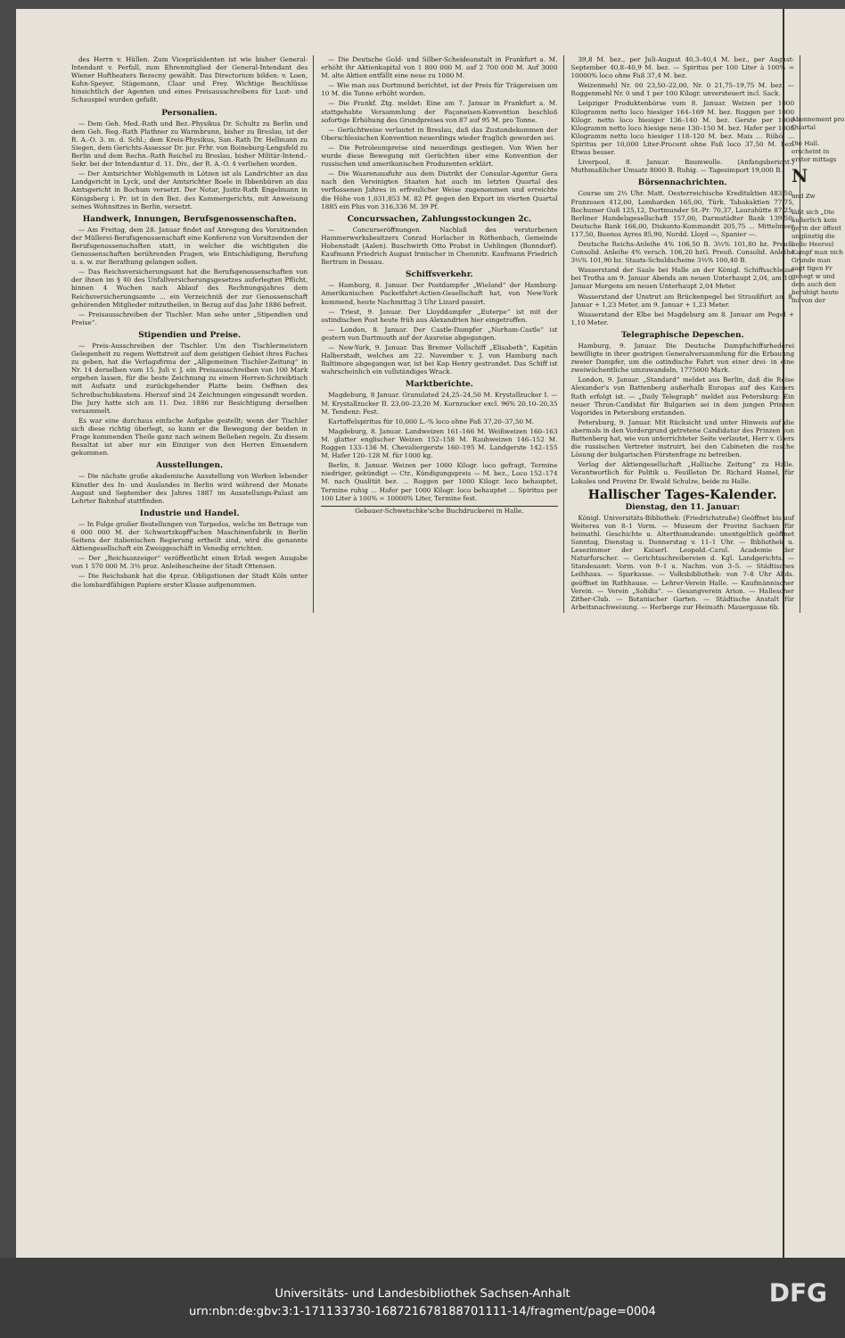des Herrn v. Hüllen. Zum Vicepräsidenten ist wie bisher General-Intendant v. Perfall, zum Ehrenmitglied der General-Intendant des Wiener Hoftheaters Bezecny gewählt. Das Directorium bilden: v. Loen, Kohn-Speyer, Stägemann, Claar und Frey. Wichtige Beschlüsse hinsichtlich der Agenten und eines Preisausschreibens für Lust- und Schauspiel wurden gefaßt.
Personalien.
— Dem Geh. Med.-Rath und Bez.-Physikus Dr. Schultz zu Berlin und dem Geh. Reg.-Rath Plathner zu Warmbrunn, bisher zu Breslau, ist der R. A.-O. 3. m. d. Schl.; dem Kreis-Physikus, San.-Rath Dr. Hellmann zu Siegen, dem Gerichts-Assessor Dr. jur. Frhr. von Boineburg-Lengsfeld zu Berlin und dem Rechn.-Rath Reichel zu Breslau, bisher Militär-Intend.-Sekr. bei der Intendantur d. 11. Div., der R. A.-O. 4 verliehen worden.
— Der Amtsrichter Wohlgemuth in Lötzen ist als Landrichter an das Landgericht in Lyck, und der Amtsrichter Boele in Ibbenbüren an das Amtsgericht in Bochum versetzt. Der Notar, Justiz-Rath Engelmann in Königsberg i. Pr. ist in den Bez. des Kammergerichts, mit Anweisung seines Wohnsitzes in Berlin, versetzt.
Handwerk, Innungen, Berufsgenossenschaften.
— Am Freitag, dem 28. Januar findet auf Anregung des Vorsitzenden der Müllerei-Berufsgenossenschaft eine Konferenz von Vorsitzenden der Berufsgenossenschaften statt, in welcher die wichtigsten die Genossenschaften berührenden Fragen, wie Entschädigung, Berufung u. s. w. zur Berathung gelangen sollen.
— Das Reichsversicherungsamt hat die Berufsgenossenschaften von der ihnen im § 40 des Unfallversicherungsgesetzes auferlegten Pflicht, binnen 4 Wochen nach Ablauf des Rechnungsjahres dem Reichsversicherungsamte ... ein Verzeichniß der zur Genossenschaft gehörenden Mitglieder mitzutheilen, in Bezug auf das Jahr 1886 befreit.
— Preisausschreiben der Tischler. Man sehe unter „Stipendien und Preise“.
Stipendien und Preise.
— Preis-Ausschreiben der Tischler. Um den Tischlermeistern Gelegenheit zu regem Wettstreit auf dem geistigen Gebiet ihres Faches zu geben, hat die Verlagsfirma der „Allgemeinen Tischler-Zeitung“ in Nr. 14 derselben vom 15. Juli v. J. ein Preisausschreiben von 100 Mark ergehen lassen, für die beste Zeichnung zu einem Herren-Schreibtisch mit Aufsatz und zurückgehender Platte beim Oeffnen des Schreibschubkastens. Hierauf sind 24 Zeichnungen eingesandt worden. Die Jury hatte sich am 11. Dez. 1886 zur Besichtigung derselben versammelt.
Es war eine durchaus einfache Aufgabe gestellt; wenn der Tischler sich diese richtig überlegt, so kann er die Bewegung der beiden in Frage kommenden Theile ganz nach seinem Belieben regeln. Zu diesem Resultat ist aber nur ein Einziger von den Herren Einsendern gekommen.
Ausstellungen.
— Die nächste große akademische Ausstellung von Werken lebender Künstler des In- und Auslandes in Berlin wird während der Monate August und September des Jahres 1887 im Ausstellungs-Palast am Lehrter Bahnhof stattfinden.
Industrie und Handel.
— In Folge großer Bestellungen von Torpedos, welche im Betrage von 6 000 000 M. der Schwartzkopff'schen Maschinenfabrik in Berlin Seitens der italienischen Regierung ertheilt sind, wird die genannte Aktiengesellschaft ein Zweiggeschäft in Venedig errichten.
— Der „Reichsanzeiger“ veröffentlicht einen Erlaß wegen Ausgabe von 1 570 000 M. 3½ proz. Anleihescheine der Stadt Ottensen.
— Die Reichsbank hat die 4proz. Obligationen der Stadt Köln unter die lombardfähigen Papiere erster Klasse aufgenommen.
— Die Deutsche Gold- und Silber-Scheideanstalt in Frankfurt a. M. erhöht ihr Aktienkapital von 1 800 000 M. auf 2 700 000 M. Auf 3000 M. alte Aktien entfällt eine neue zu 1000 M.
— Wie man aus Dortmund berichtet, ist der Preis für Trägereisen um 10 M. die Tonne erhöht worden.
— Die Frankf. Ztg. meldet: Eine am 7. Januar in Frankfurt a. M. stattgehabte Versammlung der Façoneisen-Konvention beschloß sofortige Erhöhung des Grundpreises von 87 auf 95 M. pro Tonne.
— Gerüchtweise verlautet in Breslau, daß das Zustandekommen der Oberschlesischen Konvention neuerdings wieder fraglich geworden sei.
— Die Petroleumpreise sind neuerdings gestiegen. Von Wien her wurde diese Bewegung mit Gerüchten über eine Konvention der russischen und amerikanischen Produzenten erklärt.
— Die Waarenausfuhr aus dem Distrikt der Consular-Agentur Gera nach den Vereinigten Staaten hat auch im letzten Quartal des verflossenen Jahres in erfreulicher Weise zugenommen und erreichte die Höhe von 1,031,853 M. 82 Pf. gegen den Export im vierten Quartal 1885 ein Plus von 316,336 M. 39 Pf.
Concurssachen, Zahlungsstockungen 2c.
— Concurseröffnungen. Nachlaß des verstorbenen Hammerwerksbesitzers Conrad Horlacher in Röthenbach, Gemeinde Hohenstadt (Aalen). Buschwirth Otto Probst in Uehlingen (Bonndorf). Kaufmann Friedrich August Irmischer in Chemnitz. Kaufmann Friedrich Bertram in Dessau.
Schiffsverkehr.
— Hamburg, 8. Januar. Der Postdampfer „Wieland“ der Hamburg-Amerikanischen Packetfahrt-Actien-Gesellschaft hat, von New-York kommend, heute Nachmittag 3 Uhr Lizard passirt.
— Triest, 9. Januar. Der Lloyddampfer „Euterpe“ ist mit der ostindischen Post heute früh aus Alexandrien hier eingetroffen.
— London, 8. Januar. Der Castle-Dampfer „Norham-Castle“ ist gestern von Dartmouth auf der Ausreise abgegangen.
— New-York, 9. Januar. Das Bremer Vollschiff „Elisabeth“, Kapitän Halberstadt, welches am 22. November v. J. von Hamburg nach Baltimore abgegangen war, ist bei Kap Henry gestrandet. Das Schiff ist wahrscheinlich ein vollständiges Wrack.
Marktberichte.
Magdeburg, 8 Januar. Granulated 24,25–24,50 M. Krystallzucker I. — M. Krystallzucker II. 23,00–23,20 M. Kornzucker excl. 96% 20,10–20,35 M. Tendenz: Fest.
Kartoffelspiritus für 10,000 L.-% loco ohne Faß 37,20–37,50 M.
Magdeburg, 8. Januar. Landweizen 161–166 M. Weißweizen 160–163 M. glatter englischer Weizen 152–158 M. Rauhweizen 146–152 M. Roggen 133–136 M. Chevaliergerste 160–195 M. Landgerste 142–155 M. Hafer 120–128 M. für 1000 kg.
Berlin, 8. Januar. Weizen per 1000 Kilogr. loco gefragt, Termine niedriger, gekündigt — Ctr., Kündigungspreis — M. bez., Loco 152–174 M. nach Qualität bez. ... Roggen per 1000 Kilogr. loco behauptet, Termine ruhig ... Hafer per 1000 Kilogr. loco behauptet ... Spiritus per 100 Liter à 100% = 10000% Liter, Termine fest.
Gebauer-Schwetschke'sche Buchdruckerei in Halle.
39,8 M. bez., per Juli-August 40,3–40,4 M. bez., per August-September 40,8–40,9 M. bez. — Spiritus per 100 Liter à 100% = 10000% loco ohne Faß 37,4 M. bez.
Weizenmehl Nr. 00 23,50–22,00, Nr. 0 21,75–19,75 M. bez. — Roggenmehl Nr. 0 und 1 per 100 Kilogr. unversteuert incl. Sack.
Leipziger Produktenbörse vom 8. Januar. Weizen per 1000 Kilogramm netto loco hiesiger 164–169 M. bez. Roggen per 1000 Kilogr. netto loco hiesiger 136–140 M. bez. Gerste per 1000 Kilogramm netto loco hiesige neue 130–150 M. bez. Hafer per 1000 Kilogramm netto loco hiesiger 118–120 M. bez. Mais ... Rüböl ... Spiritus per 10,000 Liter-Procent ohne Faß loco 37,50 M. bez. Etwas besser.
Liverpool, 8. Januar. Baumwolle. (Anfangsbericht.) Muthmaßlicher Umsatz 8000 B. Ruhig. — Tagesimport 19,000 B.
Börsennachrichten.
Course um 2½ Uhr. Matt. Oesterreichische Kreditaktien 483,50, Franzosen 412,00, Lombarden 165,00, Türk. Tabakaktien 77,75, Bochumer Guß 125,12, Dortmunder St.-Pr. 70,37, Laurahütte 87,25, Berliner Handelsgesellschaft 157,00, Darmstädter Bank 139,50, Deutsche Bank 166,00, Diskonto-Kommandit 205,75 ... Mittelmeer 117,50, Buenos Ayres 85,90, Nordd. Lloyd —, Spanier —.
Deutsche Reichs-Anleihe 4% 106,50 B. 3½% 101,80 bz. Preuß. Consolid. Anleihe 4% versch. 106,20 bzG. Preuß. Consolid. Anleihe 3½% 101,90 bz. Staats-Schuldscheine 3½% 100,40 B.
Wasserstand der Saale bei Halle an der Königl. Schiffsschleuse bei Trotha am 9. Januar Abends am neuen Unterhaupt 2,04, am 10. Januar Morgens am neuen Unterhaupt 2,04 Meter.
Wasserstand der Unstrut am Brückenpegel bei Straußfurt am 8. Januar + 1,23 Meter, am 9. Januar + 1,23 Meter.
Wasserstand der Elbe bei Magdeburg am 8. Januar am Pegel + 1,10 Meter.
Telegraphische Depeschen.
Hamburg, 9. Januar. Die Deutsche Dampfschiffsrhederei bewilligte in ihrer gestrigen Generalversammlung für die Erbauung zweier Dampfer, um die ostindische Fahrt von einer drei- in eine zweiwöchentliche umzuwandeln, 1775000 Mark.
London, 9. Januar. „Standard“ meldet aus Berlin, daß die Reise Alexander's von Battenberg außerhalb Europas auf des Kaisers Rath erfolgt ist. — „Daily Telegraph“ meldet aus Petersburg: Ein neuer Thron-Candidat für Bulgarien sei in dem jungen Prinzen Vogorides in Petersburg erstanden.
Petersburg, 9. Januar. Mit Rücksicht und unter Hinweis auf die abermals in den Vordergrund getretene Candidatur des Prinzen von Battenberg hat, wie von unterrichteter Seite verlautet, Herr v. Giers die russischen Vertreter instruirt, bei den Cabineten die rasche Lösung der bulgarischen Fürstenfrage zu betreiben.
Verlag der Aktiengesellschaft „Hallische Zeitung“ zu Halle. Verantwortlich für Politik u. Feuilleton Dr. Richard Hamel, für Lokales und Provinz Dr. Ewald Schulze, beide zu Halle.
Hallischer Tages-Kalender.
Dienstag, den 11. Januar:
Königl. Universitäts-Bibliothek: (Friedrichstraße) Geöffnet bis auf Weiteres von 8–1 Vorm. — Museum der Provinz Sachsen für heimathl. Geschichte u. Alterthumskunde: unentgeltlich geöffnet Sonntag, Dienstag u. Donnerstag v. 11–1 Uhr. — Bibliothek u. Lesezimmer der Kaiserl. Leopold.-Carol. Academie der Naturforscher. — Gerichtsschreibereien d. Kgl. Landgerichts. — Standesamt: Vorm. von 9–1 u. Nachm. von 3–5. — Städtisches Leihhaus. — Sparkasse. — Volksbibliothek: von 7–8 Uhr Abds. geöffnet im Rathhause. — Lehrer-Verein Halle. — Kaufmännischer Verein. — Verein „Solidia“. — Gesangverein Arion. — Hallescher Zither-Club. — Botanischer Garten. — Städtische Anstalt für Arbeitsnachweisung. — Herberge zur Heimath: Mauergasse 6b.
Abonnement pro Quartal
Die Hall. erscheint in erster mittags
N
und Zw
läßt sich „Die äußerlich kein gerin der öffent ungünstig die bede Heeresl Kampf man nich Grunde man sagt tigen Fr gehegt w und dem auch den beruhigt heute mi von der
Universitäts- und Landesbibliothek Sachsen-Anhalt
urn:nbn:de:gbv:3:1-171133730-16872167818870111​1-14/fragment/page=0004
DFG